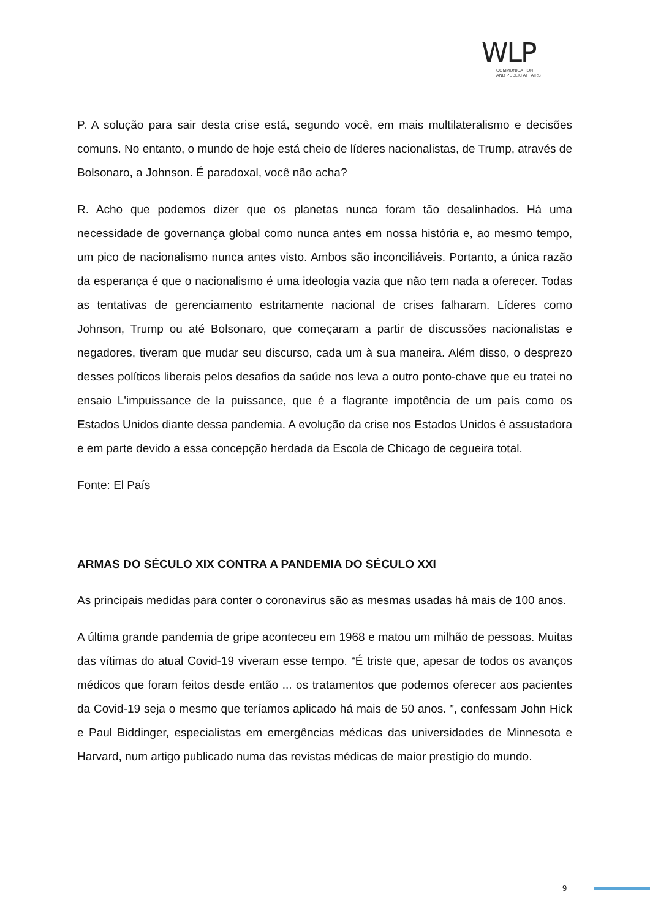WLP
COMMUNICATION
AND PUBLIC AFFAIRS
P. A solução para sair desta crise está, segundo você, em mais multilateralismo e decisões comuns. No entanto, o mundo de hoje está cheio de líderes nacionalistas, de Trump, através de Bolsonaro, a Johnson. É paradoxal, você não acha?
R. Acho que podemos dizer que os planetas nunca foram tão desalinhados. Há uma necessidade de governança global como nunca antes em nossa história e, ao mesmo tempo, um pico de nacionalismo nunca antes visto. Ambos são inconciliáveis. Portanto, a única razão da esperança é que o nacionalismo é uma ideologia vazia que não tem nada a oferecer. Todas as tentativas de gerenciamento estritamente nacional de crises falharam. Líderes como Johnson, Trump ou até Bolsonaro, que começaram a partir de discussões nacionalistas e negadores, tiveram que mudar seu discurso, cada um à sua maneira. Além disso, o desprezo desses políticos liberais pelos desafios da saúde nos leva a outro ponto-chave que eu tratei no ensaio L'impuissance de la puissance, que é a flagrante impotência de um país como os Estados Unidos diante dessa pandemia. A evolução da crise nos Estados Unidos é assustadora e em parte devido a essa concepção herdada da Escola de Chicago de cegueira total.
Fonte: El País
ARMAS DO SÉCULO XIX CONTRA A PANDEMIA DO SÉCULO XXI
As principais medidas para conter o coronavírus são as mesmas usadas há mais de 100 anos.
A última grande pandemia de gripe aconteceu em 1968 e matou um milhão de pessoas. Muitas das vítimas do atual Covid-19 viveram esse tempo. “É triste que, apesar de todos os avanços médicos que foram feitos desde então ... os tratamentos que podemos oferecer aos pacientes da Covid-19 seja o mesmo que teríamos aplicado há mais de 50 anos. ”, confessam John Hick e Paul Biddinger, especialistas em emergências médicas das universidades de Minnesota e Harvard, num artigo publicado numa das revistas médicas de maior prestígio do mundo.
9